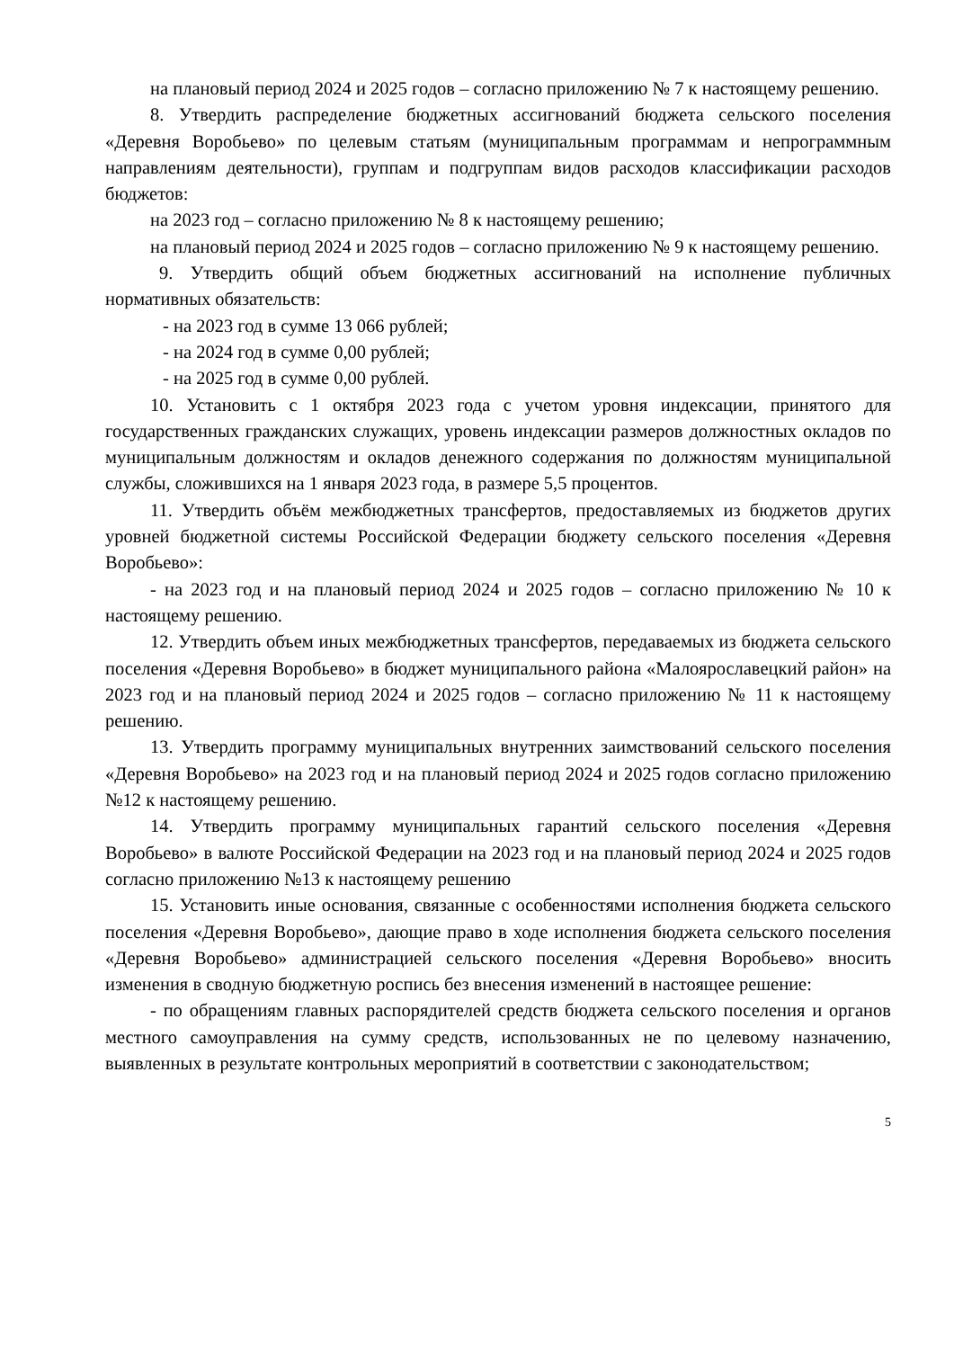на плановый период 2024 и 2025 годов – согласно приложению № 7 к настоящему решению.
8. Утвердить распределение бюджетных ассигнований бюджета сельского поселения «Деревня Воробьево» по целевым статьям (муниципальным программам и непрограммным направлениям деятельности), группам и подгруппам видов расходов классификации расходов бюджетов:
на 2023 год – согласно приложению № 8 к настоящему решению;
на плановый период 2024 и 2025 годов – согласно приложению № 9 к настоящему решению.
9. Утвердить общий объем бюджетных ассигнований на исполнение публичных нормативных обязательств:
- на 2023 год в сумме 13 066 рублей;
- на 2024 год в сумме 0,00 рублей;
- на 2025 год в сумме 0,00 рублей.
10. Установить с 1 октября 2023 года с учетом уровня индексации, принятого для государственных гражданских служащих, уровень индексации размеров должностных окладов по муниципальным должностям и окладов денежного содержания по должностям муниципальной службы, сложившихся на 1 января 2023 года, в размере 5,5 процентов.
11. Утвердить объём межбюджетных трансфертов, предоставляемых из бюджетов других уровней бюджетной системы Российской Федерации бюджету сельского поселения «Деревня Воробьево»:
- на 2023 год и на плановый период 2024 и 2025 годов – согласно приложению № 10 к настоящему решению.
12. Утвердить объем иных межбюджетных трансфертов, передаваемых из бюджета сельского поселения «Деревня Воробьево» в бюджет муниципального района «Малоярославецкий район» на 2023 год и на плановый период 2024 и 2025 годов – согласно приложению № 11 к настоящему решению.
13. Утвердить программу муниципальных внутренних заимствований сельского поселения «Деревня Воробьево» на 2023 год и на плановый период 2024 и 2025 годов согласно приложению №12 к настоящему решению.
14. Утвердить программу муниципальных гарантий сельского поселения «Деревня Воробьево» в валюте Российской Федерации на 2023 год и на плановый период 2024 и 2025 годов согласно приложению №13 к настоящему решению
15. Установить иные основания, связанные с особенностями исполнения бюджета сельского поселения «Деревня Воробьево», дающие право в ходе исполнения бюджета сельского поселения «Деревня Воробьево» администрацией сельского поселения «Деревня Воробьево» вносить изменения в сводную бюджетную роспись без внесения изменений в настоящее решение:
- по обращениям главных распорядителей средств бюджета сельского поселения и органов местного самоуправления на сумму средств, использованных не по целевому назначению, выявленных в результате контрольных мероприятий в соответствии с законодательством;
5